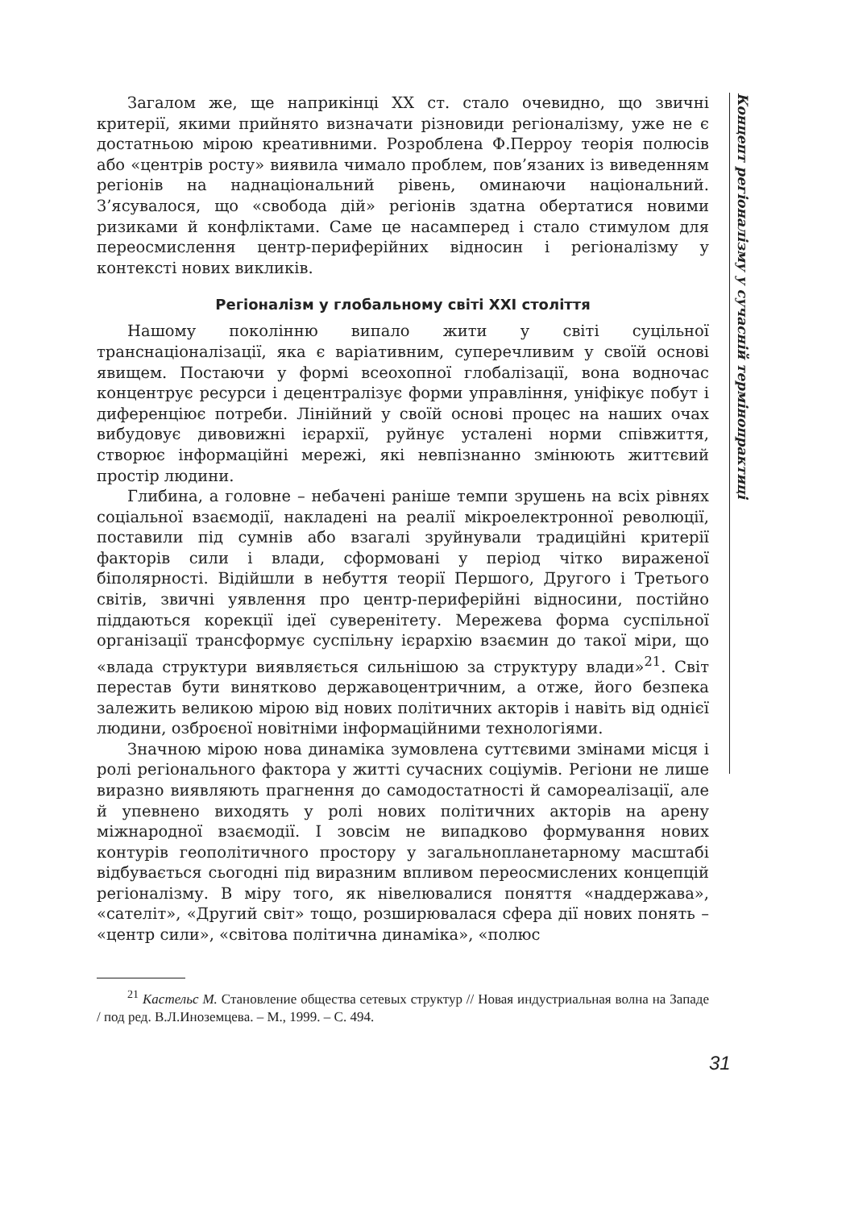Концепт регіоналізму у сучасній термінопрактиці
Загалом же, ще наприкінці XX ст. стало очевидно, що звичні критерії, якими прийнято визначати різновиди регіоналізму, уже не є достатньою мірою креативними. Розроблена Ф.Перроу теорія полюсів або «центрів росту» виявила чимало проблем, пов’язаних із виведенням регіонів на наднаціональний рівень, оминаючи національний. З’ясувалося, що «свобода дій» регіонів здатна обертатися новими ризиками й конфліктами. Саме це насамперед і стало стимулом для переосмислення центр-периферійних відносин і регіоналізму у контексті нових викликів.
Регіоналізм у глобальному світі XXI століття
Нашому поколінню випало жити у світі суцільної транснаціоналізації, яка є варіативним, суперечливим у своїй основі явищем. Постаючи у формі всеохопної глобалізації, вона водночас концентрує ресурси і децентралізує форми управління, уніфікує побут і диференціює потреби. Лінійний у своїй основі процес на наших очах вибудовує дивовижні ієрархії, руйнує усталені норми співжиття, створює інформаційні мережі, які невпізнанно змінюють життєвий простір людини.
Глибина, а головне – небачені раніше темпи зрушень на всіх рівнях соціальної взаємодії, накладені на реалії мікроелектронної революції, поставили під сумнів або взагалі зруйнували традиційні критерії факторів сили і влади, сформовані у період чітко вираженої біполярності. Відійшли в небуття теорії Першого, Другого і Третього світів, звичні уявлення про центр-периферійні відносини, постійно піддаються корекції ідеї суверенітету. Мережева форма суспільної організації трансформує суспільну ієрархію взаємин до такої міри, що «влада структури виявляється сильнішою за структуру влади»<sup>21</sup>. Світ перестав бути винятково державоцентричним, а отже, його безпека залежить великою мірою від нових політичних акторів і навіть від однієї людини, озброєної новітніми інформаційними технологіями.
Значною мірою нова динаміка зумовлена суттєвими змінами місця і ролі регіонального фактора у житті сучасних соціумів. Регіони не лише виразно виявляють прагнення до самодостатності й самореалізації, але й упевнено виходять у ролі нових політичних акторів на арену міжнародної взаємодії. І зовсім не випадково формування нових контурів геополітичного простору у загальнопланетарному масштабі відбувається сьогодні під виразним впливом переосмислених концепцій регіоналізму. В міру того, як нівелювалися поняття «наддержава», «сателіт», «Другий світ» тощо, розширювалася сфера дії нових понять – «центр сили», «світова політична динаміка», «полюс
<sup>21</sup> Кастельс М. Становление общества сетевых структур // Новая индустриальная волна на Западе / под ред. В.Л.Иноземцева. – М., 1999. – С. 494.
31